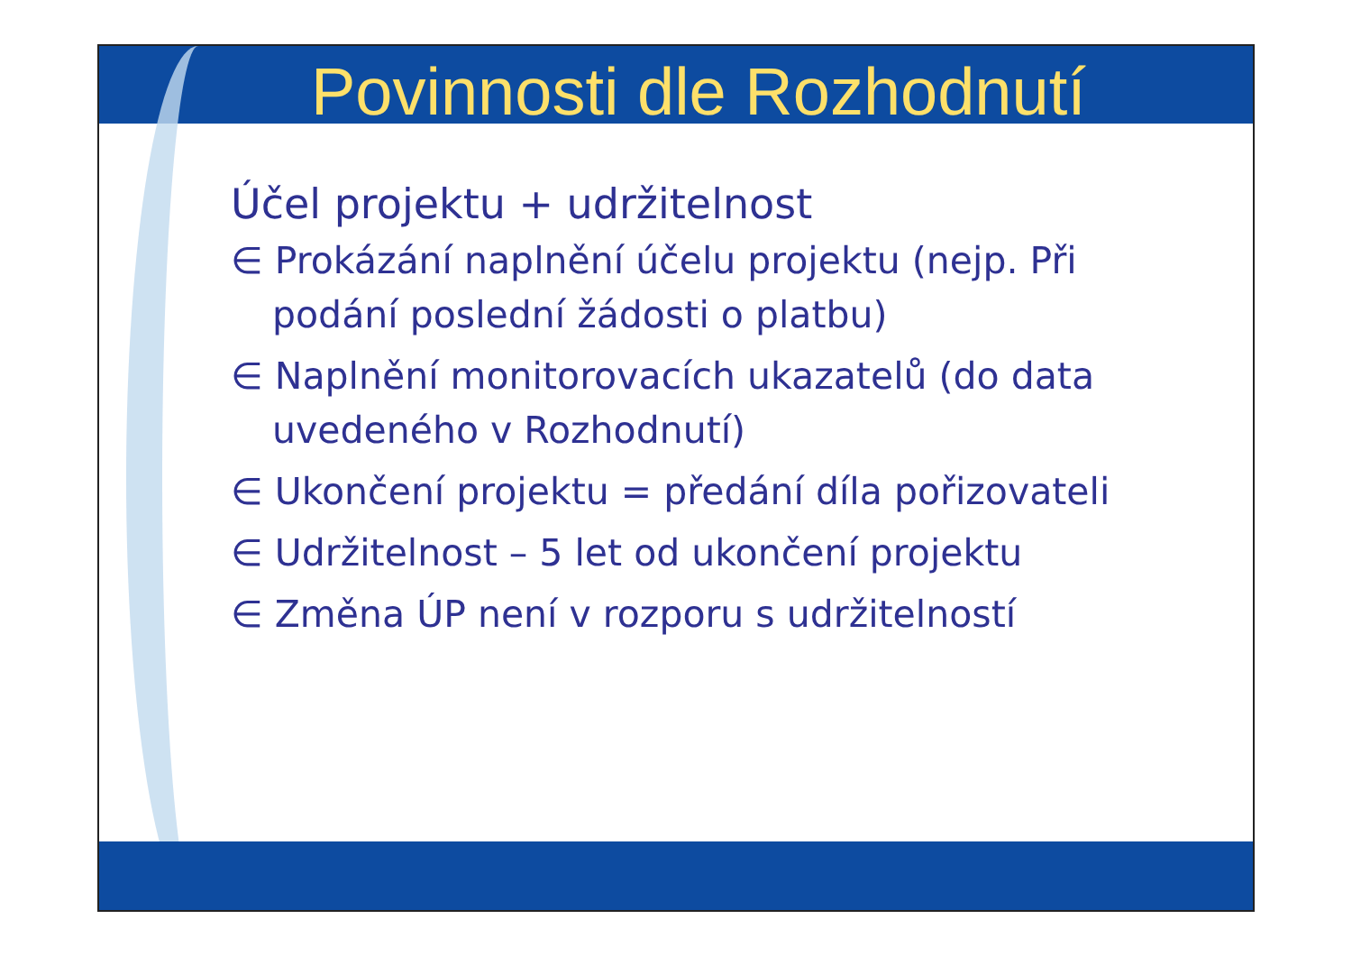Povinnosti dle Rozhodnutí
Účel projektu + udržitelnost
∈ Prokázání naplnění účelu projektu (nejp. Při podání poslední žádosti o platbu)
∈ Naplnění monitorovacích ukazatelů (do data uvedeného v Rozhodnutí)
∈ Ukončení projektu = předání díla pořizovateli
∈ Udržitelnost – 5 let od ukončení projektu
∈ Změna ÚP není v rozporu s udržitelností